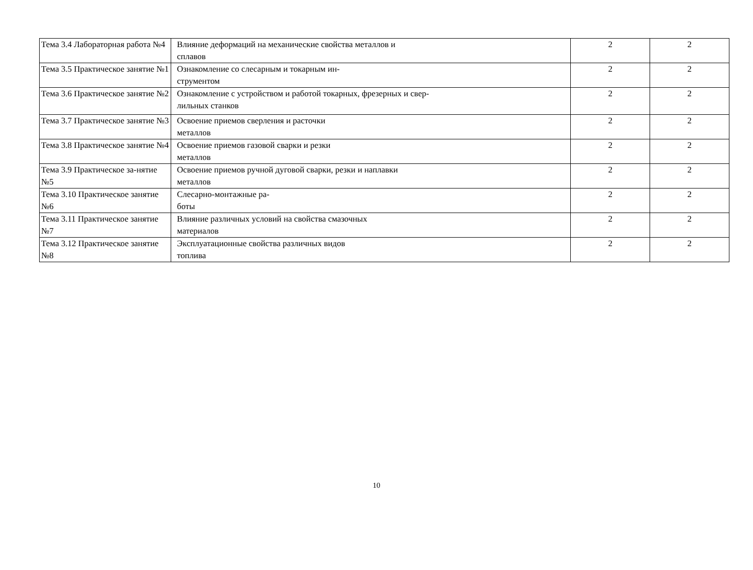| Тема 3.4 Лабораторная работа №4 | Влияние деформаций на механические свойства металлов и сплавов | 2 | 2 |
| Тема 3.5 Практическое занятие №1 | Ознакомление со слесарным и токарным ин- струментом | 2 | 2 |
| Тема 3.6 Практическое занятие №2 | Ознакомление с устройством и работой токарных, фрезерных и свер- лильных станков | 2 | 2 |
| Тема 3.7 Практическое занятие №3 | Освоение приемов сверления и расточки металлов | 2 | 2 |
| Тема 3.8 Практическое занятие №4 | Освоение приемов газовой сварки и резки металлов | 2 | 2 |
| Тема 3.9 Практическое за-нятие №5 | Освоение приемов ручной дуговой сварки, резки и наплавки металлов | 2 | 2 |
| Тема 3.10 Практическое занятие №6 | Слесарно-монтажные ра- боты | 2 | 2 |
| Тема 3.11 Практическое занятие №7 | Влияние различных условий на свойства смазочных материалов | 2 | 2 |
| Тема 3.12 Практическое занятие №8 | Эксплуатационные свойства различных видов топлива | 2 | 2 |
10